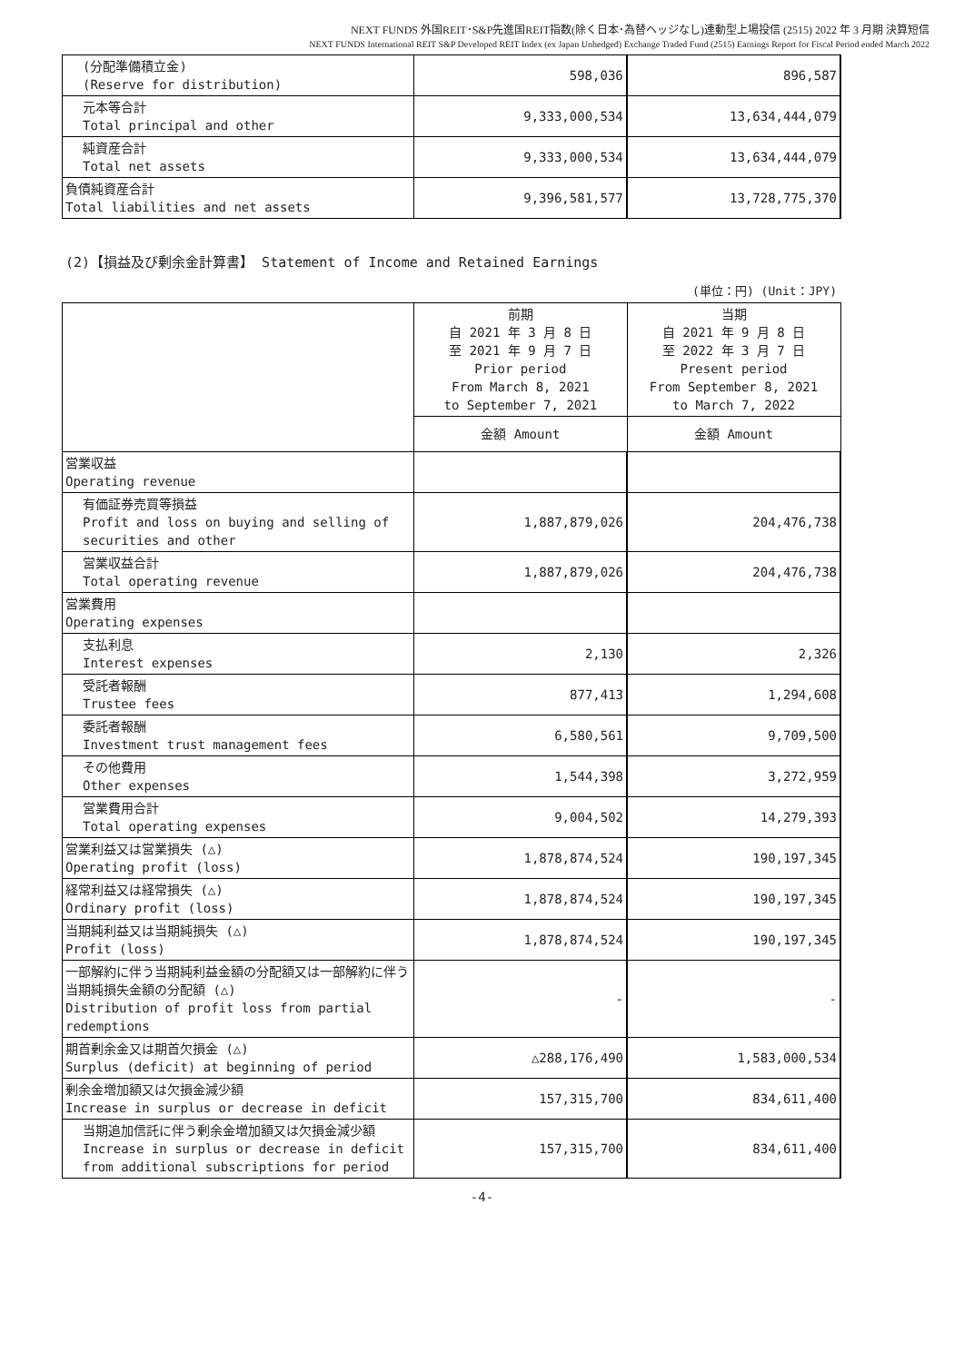NEXT FUNDS 外国REIT･S&P先進国REIT指数(除く日本･為替ヘッジなし)連動型上場投信 (2515) 2022 年 3 月期 決算短信
NEXT FUNDS International REIT S&P Developed REIT Index (ex Japan Unhedged) Exchange Traded Fund (2515) Earnings Report for Fiscal Period ended March 2022
| (分配準備積立金) (Reserve for distribution) | 598,036 | 896,587 |
| 元本等合計 Total principal and other | 9,333,000,534 | 13,634,444,079 |
| 純資産合計 Total net assets | 9,333,000,534 | 13,634,444,079 |
| 負債純資産合計 Total liabilities and net assets | 9,396,581,577 | 13,728,775,370 |
(2)【損益及び剰余金計算書】 Statement of Income and Retained Earnings
(単位：円) (Unit：JPY)
| | 前期 自 2021 年 3 月 8 日 至 2021 年 9 月 7 日 Prior period From March 8, 2021 to September 7, 2021 | 当期 自 2021 年 9 月 8 日 至 2022 年 3 月 7 日 Present period From September 8, 2021 to March 7, 2022 |
| | 金額 Amount | 金額 Amount |
| 営業収益 Operating revenue | | |
| 有価証券売買等損益 Profit and loss on buying and selling of securities and other | 1,887,879,026 | 204,476,738 |
| 営業収益合計 Total operating revenue | 1,887,879,026 | 204,476,738 |
| 営業費用 Operating expenses | | |
| 支払利息 Interest expenses | 2,130 | 2,326 |
| 受託者報酬 Trustee fees | 877,413 | 1,294,608 |
| 委託者報酬 Investment trust management fees | 6,580,561 | 9,709,500 |
| その他費用 Other expenses | 1,544,398 | 3,272,959 |
| 営業費用合計 Total operating expenses | 9,004,502 | 14,279,393 |
| 営業利益又は営業損失 (△) Operating profit (loss) | 1,878,874,524 | 190,197,345 |
| 経常利益又は経常損失 (△) Ordinary profit (loss) | 1,878,874,524 | 190,197,345 |
| 当期純利益又は当期純損失 (△) Profit (loss) | 1,878,874,524 | 190,197,345 |
| 一部解約に伴う当期純利益金額の分配額又は一部解約に伴う当期純損失金額の分配額 (△) Distribution of profit loss from partial redemptions | - | - |
| 期首剰余金又は期首欠損金 (△) Surplus (deficit) at beginning of period | △288,176,490 | 1,583,000,534 |
| 剰余金増加額又は欠損金減少額 Increase in surplus or decrease in deficit | 157,315,700 | 834,611,400 |
| 当期追加信託に伴う剰余金増加額又は欠損金減少額 Increase in surplus or decrease in deficit from additional subscriptions for period | 157,315,700 | 834,611,400 |
-4-